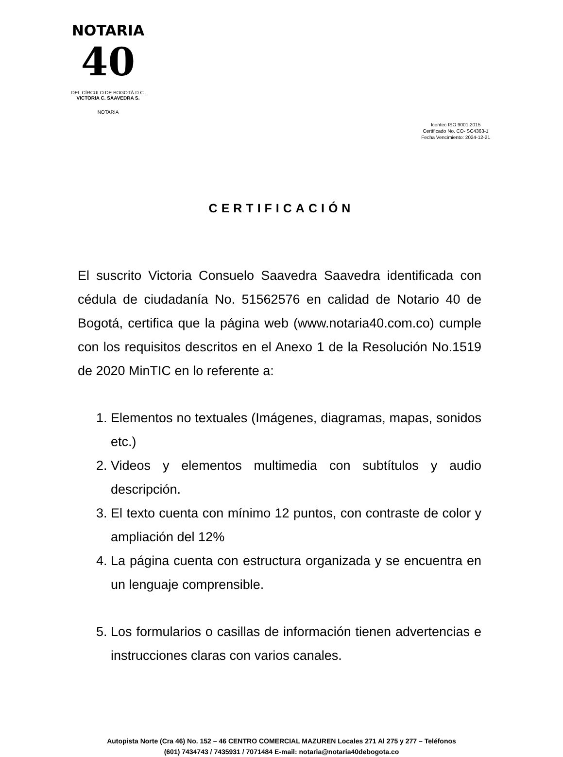NOTARIA
40
DEL CÍRCULO DE BOGOTÁ D.C.
VICTORIA C. SAAVEDRA S.
NOTARIA
Icontec ISO 9001:2015
Certificado No. CO- SC4363-1
Fecha Vencimiento: 2024-12-21
CERTIFICACIÓN
El suscrito Victoria Consuelo Saavedra Saavedra identificada con cédula de ciudadanía No. 51562576 en calidad de Notario 40 de Bogotá, certifica que la página web (www.notaria40.com.co) cumple con los requisitos descritos en el Anexo 1 de la Resolución No.1519 de 2020 MinTIC en lo referente a:
1. Elementos no textuales (Imágenes, diagramas, mapas, sonidos etc.)
2. Videos y elementos multimedia con subtítulos y audio descripción.
3. El texto cuenta con mínimo 12 puntos, con contraste de color y ampliación del 12%
4. La página cuenta con estructura organizada y se encuentra en un lenguaje comprensible.
5. Los formularios o casillas de información tienen advertencias e instrucciones claras con varios canales.
Autopista Norte (Cra 46) No. 152 – 46 CENTRO COMERCIAL MAZUREN Locales 271 Al 275 y 277 – Teléfonos
(601) 7434743 / 7435931 / 7071484 E-mail: notaria@notaria40debogota.co